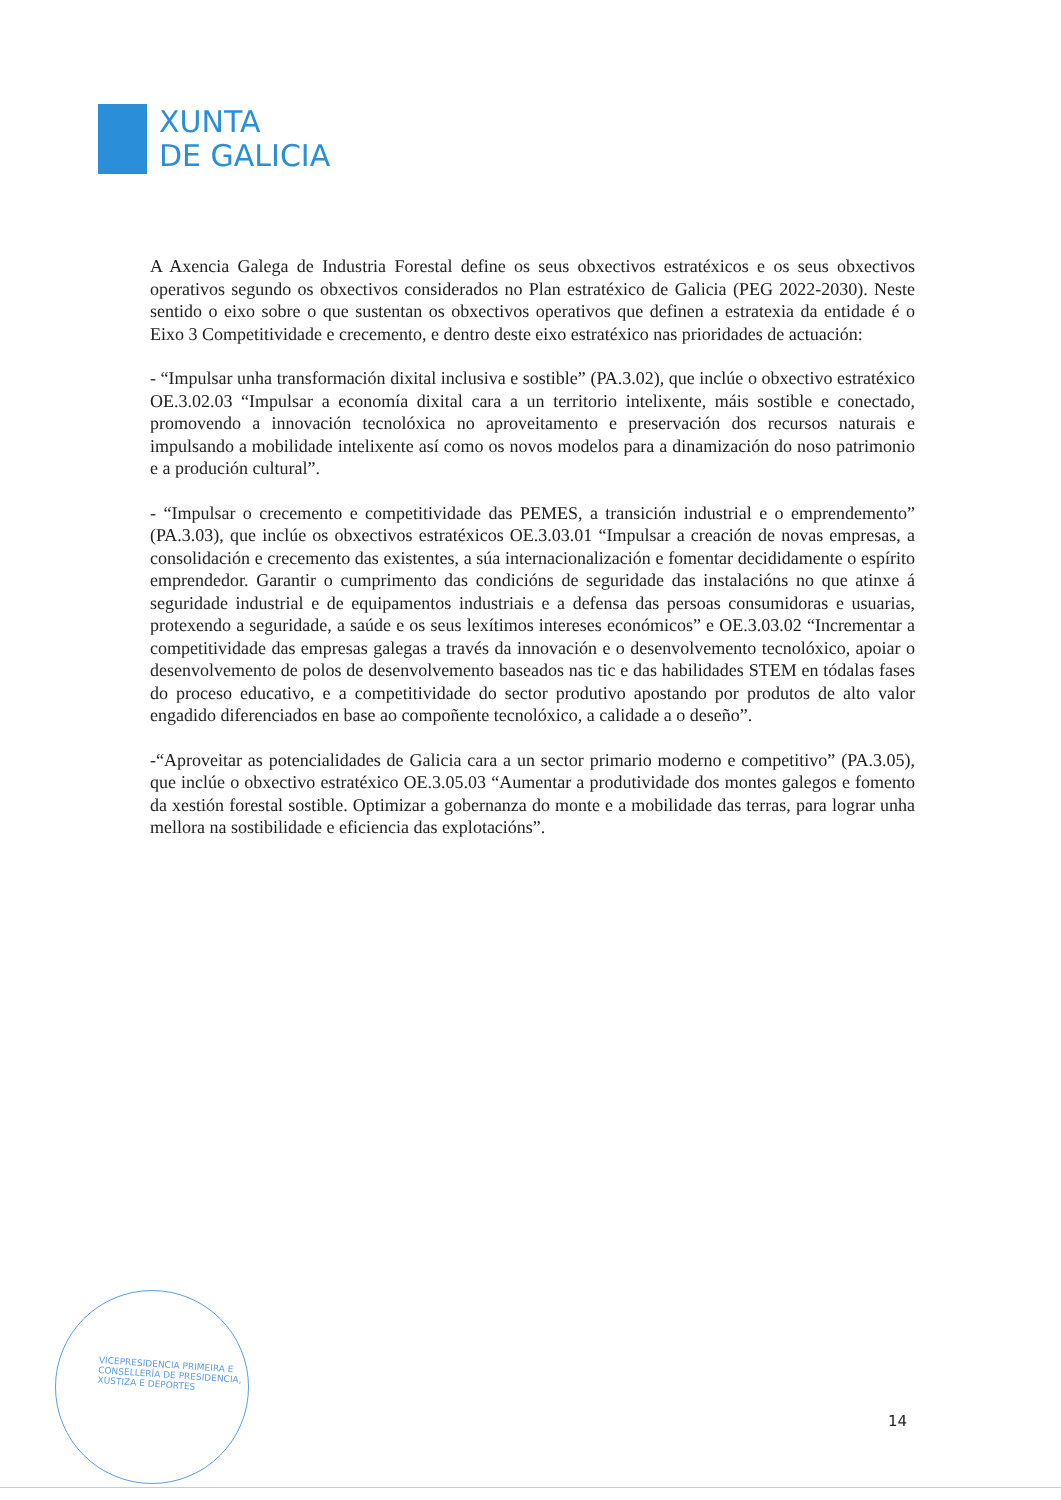XUNTA
DE GALICIA
A Axencia Galega de Industria Forestal define os seus obxectivos estratéxicos e os seus obxectivos operativos segundo os obxectivos considerados no Plan estratéxico de Galicia (PEG 2022-2030). Neste sentido o eixo sobre o que sustentan os obxectivos operativos que definen a estratexia da entidade é o Eixo 3 Competitividade e crecemento, e dentro deste eixo estratéxico nas prioridades de actuación:
- “Impulsar unha transformación dixital inclusiva e sostible” (PA.3.02), que inclúe o obxectivo estratéxico OE.3.02.03 “Impulsar a economía dixital cara a un territorio intelixente, máis sostible e conectado, promovendo a innovación tecnolóxica no aproveitamento e preservación dos recursos naturais e impulsando a mobilidade intelixente así como os novos modelos para a dinamización do noso patrimonio e a produción cultural”.
- “Impulsar o crecemento e competitividade das PEMES, a transición industrial e o emprendemento” (PA.3.03), que inclúe os obxectivos estratéxicos OE.3.03.01 “Impulsar a creación de novas empresas, a consolidación e crecemento das existentes, a súa internacionalización e fomentar decididamente o espírito emprendedor. Garantir o cumprimento das condicións de seguridade das instalacións no que atinxe á seguridade industrial e de equipamentos industriais e a defensa das persoas consumidoras e usuarias, protexendo a seguridade, a saúde e os seus lexítimos intereses económicos” e OE.3.03.02 “Incrementar a competitividade das empresas galegas a través da innovación e o desenvolvemento tecnolóxico, apoiar o desenvolvemento de polos de desenvolvemento baseados nas tic e das habilidades STEM en tódalas fases do proceso educativo, e a competitividade do sector produtivo apostando por produtos de alto valor engadido diferenciados en base ao compoñente tecnolóxico, a calidade a o deseño”.
-“Aproveitar as potencialidades de Galicia cara a un sector primario moderno e competitivo” (PA.3.05), que inclúe o obxectivo estratéxico OE.3.05.03 “Aumentar a produtividade dos montes galegos e fomento da xestión forestal sostible. Optimizar a gobernanza do monte e a mobilidade das terras, para lograr unha mellora na sostibilidade e eficiencia das explotacións”.
VICEPRESIDENCIA PRIMEIRA E
CONSELLERÍA DE PRESIDENCIA,
XUSTIZA E DEPORTES
14